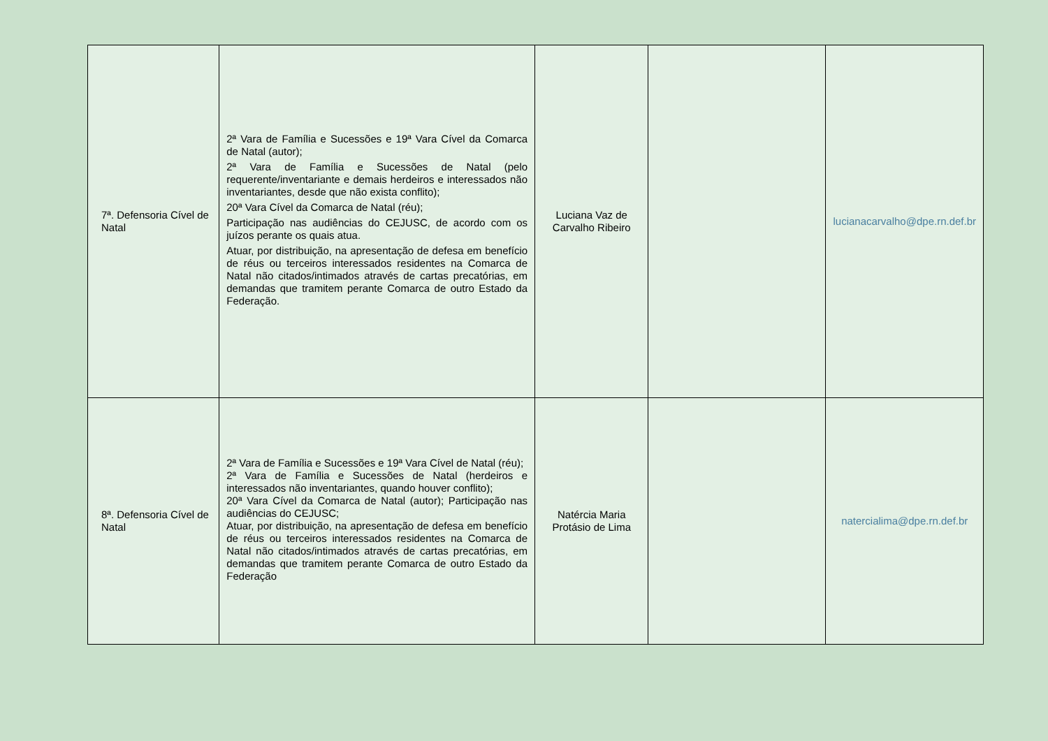| 7ª. Defensoria Cível de Natal | 2ª Vara de Família e Sucessões e 19ª Vara Cível da Comarca de Natal (autor); 2ª Vara de Família e Sucessões de Natal (pelo requerente/inventariante e demais herdeiros e interessados não inventariantes, desde que não exista conflito); 20ª Vara Cível da Comarca de Natal (réu); Participação nas audiências do CEJUSC, de acordo com os juízos perante os quais atua. Atuar, por distribuição, na apresentação de defesa em benefício de réus ou terceiros interessados residentes na Comarca de Natal não citados/intimados através de cartas precatórias, em demandas que tramitem perante Comarca de outro Estado da Federação. | Luciana Vaz de Carvalho Ribeiro | | lucianacarvalho@dpe.rn.def.br |
| 8ª. Defensoria Cível de Natal | 2ª Vara de Família e Sucessões e 19ª Vara Cível de Natal (réu); 2ª Vara de Família e Sucessões de Natal (herdeiros e interessados não inventariantes, quando houver conflito); 20ª Vara Cível da Comarca de Natal (autor); Participação nas audiências do CEJUSC; Atuar, por distribuição, na apresentação de defesa em benefício de réus ou terceiros interessados residentes na Comarca de Natal não citados/intimados através de cartas precatórias, em demandas que tramitem perante Comarca de outro Estado da Federação | Natércia Maria Protásio de Lima | | natercialima@dpe.rn.def.br |